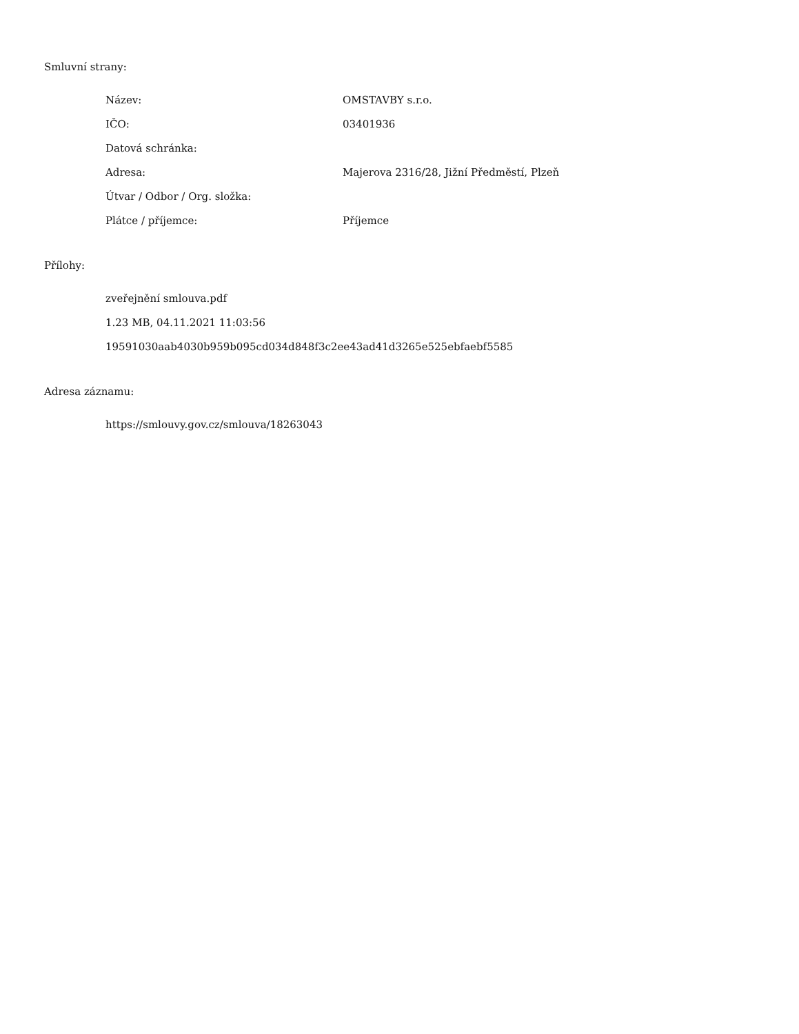Smluvní strany:
| Název: | OMSTAVBY s.r.o. |
| IČO: | 03401936 |
| Datová schránka: | |
| Adresa: | Majerova 2316/28, Jižní Předměstí, Plzeň |
| Útvar / Odbor / Org. složka: | |
| Plátce / příjemce: | Příjemce |
Přílohy:
zveřejnění smlouva.pdf
1.23 MB, 04.11.2021 11:03:56
19591030aab4030b959b095cd034d848f3c2ee43ad41d3265e525ebfaebf5585
Adresa záznamu:
https://smlouvy.gov.cz/smlouva/18263043